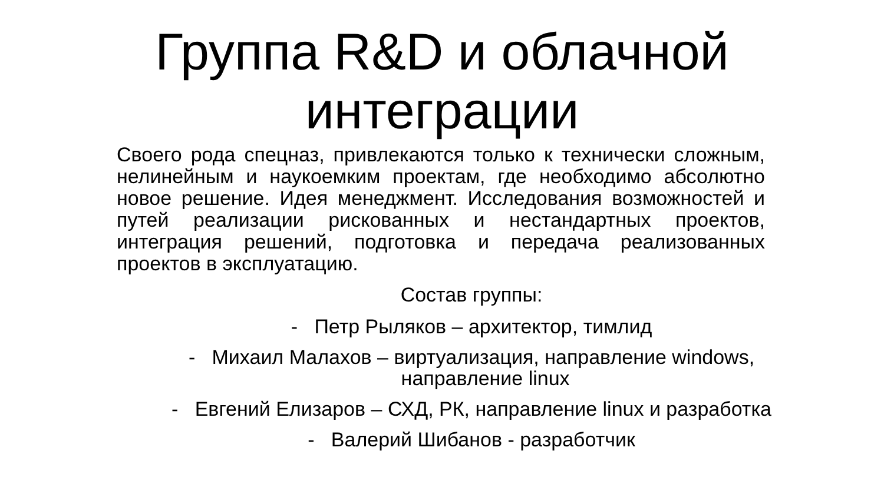Группа R&D и облачной
интеграции
Своего рода спецназ, привлекаются только к технически сложным, нелинейным и наукоемким проектам, где необходимо абсолютно новое решение. Идея менеджмент. Исследования возможностей и путей реализации рискованных и нестандартных проектов, интеграция решений, подготовка и передача реализованных проектов в эксплуатацию.
Состав группы:
- Петр Рыляков – архитектор, тимлид
- Михаил Малахов – виртуализация, направление windows,
направление linux
- Евгений Елизаров – СХД, РК, направление linux и разработка
- Валерий Шибанов - разработчик